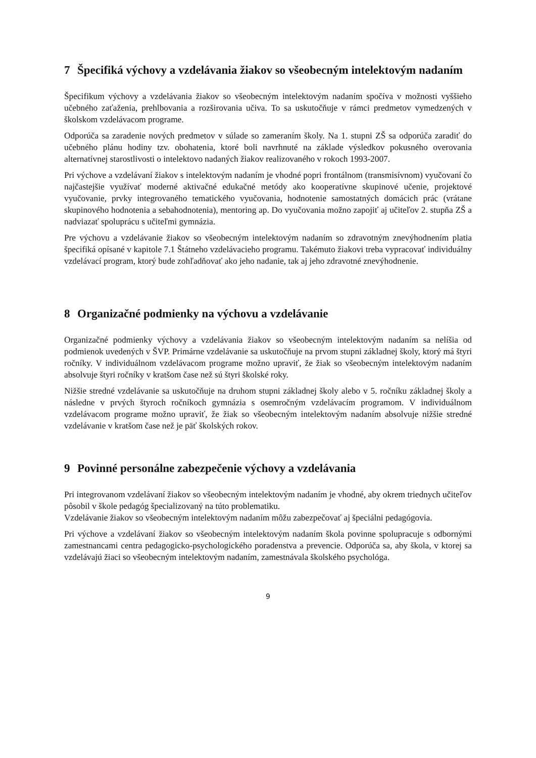7 Špecifiká výchovy a vzdelávania žiakov so všeobecným intelektovým nadaním
Špecifikum výchovy a vzdelávania žiakov so všeobecným intelektovým nadaním spočíva v možnosti vyššieho učebného zaťaženia, prehlbovania a rozširovania učiva. To sa uskutočňuje v rámci predmetov vymedzených v školskom vzdelávacom programe.
Odporúča sa zaradenie nových predmetov v súlade so zameraním školy. Na 1. stupni ZŠ sa odporúča zaradiť do učebného plánu hodiny tzv. obohatenia, ktoré boli navrhnuté na základe výsledkov pokusného overovania alternatívnej starostlivosti o intelektovo nadaných žiakov realizovaného v rokoch 1993-2007.
Pri výchove a vzdelávaní žiakov s intelektovým nadaním je vhodné popri frontálnom (transmisívnom) vyučovaní čo najčastejšie využívať moderné aktivačné edukačné metódy ako kooperatívne skupinové učenie, projektové vyučovanie, prvky integrovaného tematického vyučovania, hodnotenie samostatných domácich prác (vrátane skupinového hodnotenia a sebahodnotenia), mentoring ap. Do vyučovania možno zapojiť aj učiteľov 2. stupňa ZŠ a nadviazať spoluprácu s učiteľmi gymnázia.
Pre výchovu a vzdelávanie žiakov so všeobecným intelektovým nadaním so zdravotným znevýhodnením platia špecifiká opísané v kapitole 7.1 Štátneho vzdelávacieho programu. Takémuto žiakovi treba vypracovať individuálny vzdelávací program, ktorý bude zohľadňovať ako jeho nadanie, tak aj jeho zdravotné znevýhodnenie.
8 Organizačné podmienky na výchovu a vzdelávanie
Organizačné podmienky výchovy a vzdelávania žiakov so všeobecným intelektovým nadaním sa nelíšia od podmienok uvedených v ŠVP. Primárne vzdelávanie sa uskutočňuje na prvom stupni základnej školy, ktorý má štyri ročníky. V individuálnom vzdelávacom programe možno upraviť, že žiak so všeobecným intelektovým nadaním absolvuje štyri ročníky v kratšom čase než sú štyri školské roky.
Nižšie stredné vzdelávanie sa uskutočňuje na druhom stupni základnej školy alebo v 5. ročníku základnej školy a následne v prvých štyroch ročníkoch gymnázia s osemročným vzdelávacím programom. V individuálnom vzdelávacom programe možno upraviť, že žiak so všeobecným intelektovým nadaním absolvuje nižšie stredné vzdelávanie v kratšom čase než je päť školských rokov.
9 Povinné personálne zabezpečenie výchovy a vzdelávania
Pri integrovanom vzdelávaní žiakov so všeobecným intelektovým nadaním je vhodné, aby okrem triednych učiteľov pôsobil v škole pedagóg špecializovaný na túto problematiku.
Vzdelávanie žiakov so všeobecným intelektovým nadaním môžu zabezpečovať aj špeciálni pedagógovia.
Pri výchove a vzdelávaní žiakov so všeobecným intelektovým nadaním škola povinne spolupracuje s odbornými zamestnancami centra pedagogicko-psychologického poradenstva a prevencie. Odporúča sa, aby škola, v ktorej sa vzdelávajú žiaci so všeobecným intelektovým nadaním, zamestnávala školského psychológa.
9